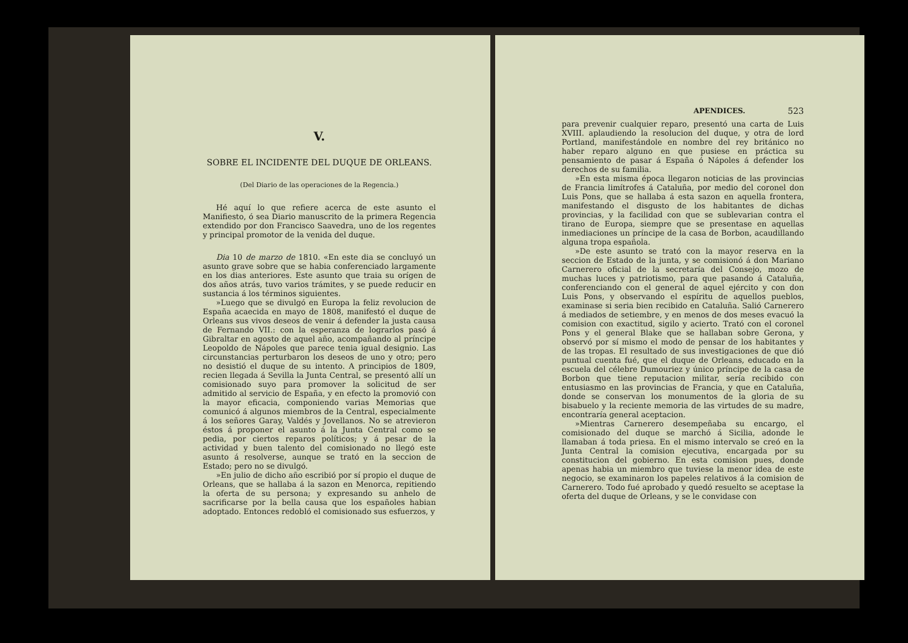V.
SOBRE EL INCIDENTE DEL DUQUE DE ORLEANS.
(Del Diario de las operaciones de la Regencia.)
Hé aquí lo que refiere acerca de este asunto el Manifiesto, ó sea Diario manuscrito de la primera Regencia extendido por don Francisco Saavedra, uno de los regentes y principal promotor de la venida del duque.
Dia 10 de marzo de 1810. «En este dia se concluyó un asunto grave sobre que se habia conferenciado largamente en los dias anteriores. Este asunto que traia su orígen de dos años atrás, tuvo varios trámites, y se puede reducir en sustancia á los términos siguientes.
»Luego que se divulgó en Europa la feliz revolucion de España acaecida en mayo de 1808, manifestó el duque de Orleans sus vivos deseos de venir á defender la justa causa de Fernando VII.: con la esperanza de lograrlos pasó á Gibraltar en agosto de aquel año, acompañando al príncipe Leopoldo de Nápoles que parece tenia igual designio. Las circunstancias perturbaron los deseos de uno y otro; pero no desistió el duque de su intento. A principios de 1809, recien llegada á Sevilla la Junta Central, se presentó allí un comisionado suyo para promover la solicitud de ser admitido al servicio de España, y en efecto la promovió con la mayor eficacia, componiendo varias Memorias que comunicó á algunos miembros de la Central, especialmente á los señores Garay, Valdés y Jovellanos. No se atrevieron éstos á proponer el asunto á la Junta Central como se pedia, por ciertos reparos políticos; y á pesar de la actividad y buen talento del comisionado no llegó este asunto á resolverse, aunque se trató en la seccion de Estado; pero no se divulgó.
»En julio de dicho año escribió por sí propio el duque de Orleans, que se hallaba á la sazon en Menorca, repitiendo la oferta de su persona; y expresando su anhelo de sacrificarse por la bella causa que los españoles habian adoptado. Entonces redobló el comisionado sus esfuerzos, y
APENDICES. 523
para prevenir cualquier reparo, presentó una carta de Luis XVIII. aplaudiendo la resolucion del duque, y otra de lord Portland, manifestándole en nombre del rey británico no haber reparo alguno en que pusiese en práctica su pensamiento de pasar á España ó Nápoles á defender los derechos de su familia.
»En esta misma época llegaron noticias de las provincias de Francia limítrofes á Cataluña, por medio del coronel don Luis Pons, que se hallaba á esta sazon en aquella frontera, manifestando el disgusto de los habitantes de dichas provincias, y la facilidad con que se sublevarian contra el tirano de Europa, siempre que se presentase en aquellas inmediaciones un príncipe de la casa de Borbon, acaudillando alguna tropa española.
»De este asunto se trató con la mayor reserva en la seccion de Estado de la junta, y se comisionó á don Mariano Carnerero oficial de la secretaría del Consejo, mozo de muchas luces y patriotismo, para que pasando á Cataluña, conferenciando con el general de aquel ejército y con don Luis Pons, y observando el espíritu de aquellos pueblos, examinase si seria bien recibido en Cataluña. Salió Carnerero á mediados de setiembre, y en menos de dos meses evacuó la comision con exactitud, sigilo y acierto. Trató con el coronel Pons y el general Blake que se hallaban sobre Gerona, y observó por sí mismo el modo de pensar de los habitantes y de las tropas. El resultado de sus investigaciones de que dió puntual cuenta fué, que el duque de Orleans, educado en la escuela del célebre Dumouriez y único príncipe de la casa de Borbon que tiene reputacion militar, sería recibido con entusiasmo en las provincias de Francia, y que en Cataluña, donde se conservan los monumentos de la gloria de su bisabuelo y la reciente memoria de las virtudes de su madre, encontraría general aceptacion.
»Mientras Carnerero desempeñaba su encargo, el comisionado del duque se marchó á Sicilia, adonde le llamaban á toda priesa. En el mismo intervalo se creó en la Junta Central la comision ejecutiva, encargada por su constitucion del gobierno. En esta comision pues, donde apenas habia un miembro que tuviese la menor idea de este negocio, se examinaron los papeles relativos á la comision de Carnerero. Todo fué aprobado y quedó resuelto se aceptase la oferta del duque de Orleans, y se le convidase con